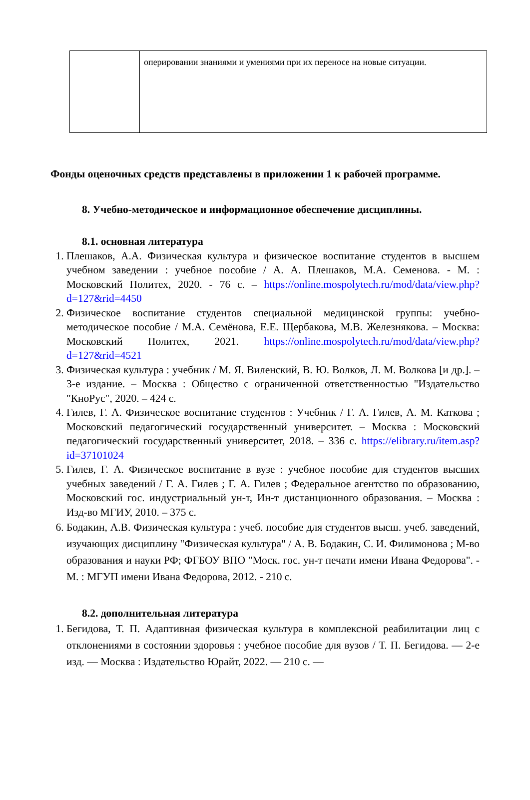| | оперировании знаниями и умениями при их переносе на новые ситуации. |
Фонды оценочных средств представлены в приложении 1 к рабочей программе.
8. Учебно-методическое и информационное обеспечение дисциплины.
8.1. основная литература
1. Плешаков, А.А. Физическая культура и физическое воспитание студентов в высшем учебном заведении : учебное пособие / А. А. Плешаков, М.А. Семенова. - М. : Московский Политех, 2020. - 76 с. – https://online.mospolytech.ru/mod/data/view.php?d=127&rid=4450
2. Физическое воспитание студентов специальной медицинской группы: учебно-методическое пособие / М.А. Семёнова, Е.Е. Щербакова, М.В. Железнякова. – Москва: Московский Политех, 2021. https://online.mospolytech.ru/mod/data/view.php?d=127&rid=4521
3. Физическая культура : учебник / М. Я. Виленский, В. Ю. Волков, Л. М. Волкова [и др.]. – 3-е издание. – Москва : Общество с ограниченной ответственностью "Издательство "КноРус", 2020. – 424 с.
4. Гилев, Г. А. Физическое воспитание студентов : Учебник / Г. А. Гилев, А. М. Каткова ; Московский педагогический государственный университет. – Москва : Московский педагогический государственный университет, 2018. – 336 с. https://elibrary.ru/item.asp?id=37101024
5. Гилев, Г. А. Физическое воспитание в вузе : учебное пособие для студентов высших учебных заведений / Г. А. Гилев ; Г. А. Гилев ; Федеральное агентство по образованию, Московский гос. индустриальный ун-т, Ин-т дистанционного образования. – Москва : Изд-во МГИУ, 2010. – 375 с.
6. Бодакин, А.В. Физическая культура : учеб. пособие для студентов высш. учеб. заведений, изучающих дисциплину "Физическая культура" / А. В. Бодакин, С. И. Филимонова ; М-во образования и науки РФ; ФГБОУ ВПО "Моск. гос. ун-т печати имени Ивана Федорова". - М. : МГУП имени Ивана Федорова, 2012. - 210 с.
8.2. дополнительная литература
1. Бегидова, Т. П. Адаптивная физическая культура в комплексной реабилитации лиц с отклонениями в состоянии здоровья : учебное пособие для вузов / Т. П. Бегидова. — 2-е изд. — Москва : Издательство Юрайт, 2022. — 210 с. —